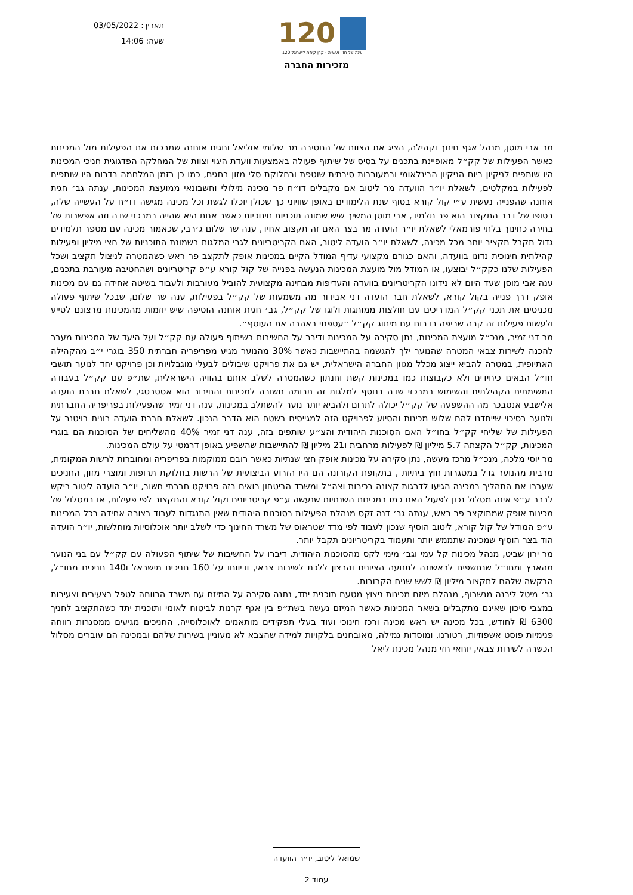תאריך: 03/05/2022
שעה: 14:06
120
120 שנה של חזון ועשייה · קרן קימת לישראל
מזכירות החברה
מר אבי מוסן, מנהל אגף חינוך וקהילה, הציג את הצוות של החטיבה מר שלומי אוליאל וחגית אוחנה שמרכזת את הפעילות מול המכינות כאשר הפעילות של קק״ל מאופיינת בתכנים על בסיס של שיתוף פעולה באמצעות וועדת היגוי וצוות של המחלקה הפדגוגית חניכי המכינות היו שותפים לניקיון ביום הניקיון הבינלאומי ובמעורבות סיבתית שוטפת ובחלוקת סלי מזון בחגים, כמו כן בזמן המלחמה בדרום היו שותפים לפעילות במקלטים, לשאלת יו״ר הוועדה מר ליטוב אם מקבלים דו״ח פר מכינה מילולי וחשבונאי ממועצת המכינות, ענתה גב׳ חגית אוחנה שהפנייה נעשית ע״י קול קורא בסוף שנת הלימודים באופן שוויוני כך שכולן יוכלו לגשת וכל מכינה מגישה דו״ח על העשייה שלה, בסופו של דבר התקצוב הוא פר תלמיד, אבי מוסן המשיך שיש שמונה תוכניות חינוכיות כאשר אחת היא שהייה במרכזי שדה וזה אפשרות של בחירה כחינוך בלתי פורמאלי לשאלת יו״ר הועדה מר בצר האם זה תקצוב אחיד, ענה שר שלום ג׳רבי, שכאמור מכינה עם מספר תלמידים גדול תקבל תקציב יותר מכל מכינה, לשאלת יו״ר הועדה ליטוב, האם הקריטריונים לגבי המלגות בשמונת התוכניות של חצי מיליון ופעילות קהילתית חינוכית נדונו בוועדה, והאם כגורם מקצועי עדיף המודל הקיים במכינות אופק לתקצב פר ראש כשהמטרה לניצול תקציב ושכל הפעילות שלנו כקק״ל יבוצעו, או המודל מול מועצת המכינות הנעשה בפנייה של קול קורא ע״פ קריטריונים ושהחטיבה מעורבת בתכנים, ענה אבי מוסן שעד היום לא נידונו הקריטריונים בוועדה והעדיפות מבחינה מקצועית להוביל מעורבות ולעבוד בשיטה אחידה גם עם מכינות אופק דרך פנייה בקול קורא, לשאלת חבר הועדה דני אבידור מה משמעות של קק״ל בפעילות, ענה שר שלום, שבכל שיתוף פעולה מכניסים את תכני קק״ל המדריכים עם חולצות ממותגות ולוגו של קק״ל, גב׳ חגית אוחנה הוסיפה שיש יוזמות מהמכינות מרצונם לסייע ולעשות פעילות זה קרה שריפה בדרום עם מיתוג קק״ל ״עטפתי באהבה את העוטף״.
מר דני זמיר, מנכ״ל מועצת המכינות, נתן סקירה על המכינות ודיבר על החשיבות בשיתוף פעולה עם קק״ל ועל היעד של המכינות מעבר להכנה לשירות צבאי המטרה שהנוער ילך להגשמה בהתיישבות כאשר 30% מהנוער מגיע מפריפריה חברתית 350 בוגרי י״ב מהקהילה האתיופית, במטרה להביא ייצוג מכלל מגוון החברה הישראלית, יש גם את פרויקט שיבולים לבעלי מוגבלויות וכן פרויקט יחד לנוער תושבי חו״ל הבאים כיחידים ולא כקבוצות כמו במכינות קשת וחנתון כשהמטרה לשלב אותם בהוויה הישראלית, שת״פ עם קק״ל בעבודה המשימתית הקהילתית והשימוש במרכזי שדה בנוסף למלגות זה תרומה חשובה למכינות והחיבור הוא אסטרטגי, לשאלת חברת הועדה אלישבע אנסבכר מה ההשפעה של קק״ל יכולה לתרום ולהביא יותר נוער להשתלב במכינות, ענה דני זמיר שהפעילות בפריפריה החברתית ולנוער בסיכוי שייחדנו להם שלוש מכינות והסיוע לפרויקט הזה למגייסים בשטח הוא הדבר הנכון. לשאלת חברת הועדה רונית בויטנר על הפעילות של שליחי קק״ל בחו״ל האם הסוכנות היהודית והצ״ע שותפים בזה, ענה דני זמיר 40% מהשליחים של הסוכנות הם בוגרי המכינות, קק״ל הקצתה 5.7 מיליון ₪ לפעילות מרחבית ו21 מיליון ₪ להתיישבות שהשפיע באופן דרמטי על עולם המכינות.
מר יוסי מלכה, מנכ״ל מרכז מעשה, נתן סקירה על מכינות אופק חצי שנתיות כאשר רובם ממוקמות בפריפריה ומחוברות לרשות המקומית, מרבית מהנוער גדל במסגרות חוץ ביתיות , בתקופת הקורונה הם היו הזרוע הביצועית של הרשות בחלוקת תרופות ומוצרי מזון, החניכים שעברו את התהליך במכינה הגיעו לדרגות קצונה בכירות וצה״ל ומשרד הביטחון רואים בזה פרויקט חברתי חשוב, יו״ר הועדה ליטוב ביקש לברר ע״פ איזה מסלול נכון לפעול האם כמו במכינות השנתיות שנעשה ע״פ קריטריונים וקול קורא והתקצוב לפי פעילות, או במסלול של מכינות אופק שמתוקצב פר ראש, ענתה גב׳ דנה זקס מנהלת הפעילות בסוכנות היהודית שאין התנגדות לעבוד בצורה אחידה בכל המכינות ע״פ המודל של קול קורא, ליטוב הוסיף שנכון לעבוד לפי מדד שטראוס של משרד החינוך כדי לשלב יותר אוכלוסיות מוחלשות, יו״ר הועדה הוד בצר הוסיף שמכינה שתממש יותר ותעמוד בקריטריונים תקבל יותר.
מר ירון שביט, מנהל מכינות קל עמי וגב׳ מימי לקס מהסוכנות היהודית, דיברו על החשיבות של שיתוף הפעולה עם קק״ל עם בני הנוער מהארץ ומחו״ל שנחשפים לראשונה לתנועה הציונית והרצון ללכת לשירות צבאי, ודיווחו על 160 חניכים מישראל ו140 חניכים מחו״ל, הבקשה שלהם לתקצוב מיליון ₪ לשש שנים הקרובות.
גב׳ מיטל ליבנה מנשרוף, מנהלת מיזם מכינות ניצוץ מטעם תוכנית יתד, נתנה סקירה על המיזם עם משרד הרווחה לטפל בצעירים וצעירות במצבי סיכון שאינם מתקבלים בשאר המכינות כאשר המיזם נעשה בשת״פ בין אגף קרנות לביטוח לאומי ותוכנית יתד כשהתקציב לחניך 6300 ₪ לחודש, בכל מכינה יש ראש מכינה ורכז חינוכי ועוד בעלי תפקידים מותאמים לאוכלוסייה, החניכים מגיעים ממסגרות רווחה פנימיות פוסט אשפוזיות, רטורנו, ומוסדות גמילה, מאובחנים בלקויות למידה שהצבא לא מעוניין בשירות שלהם ובמכינה הם עוברים מסלול הכשרה לשירות צבאי, יוחאי חזי מנהל מכינת ליאל
שמואל ליטוב, יו״ר הוועדה
עמוד 2